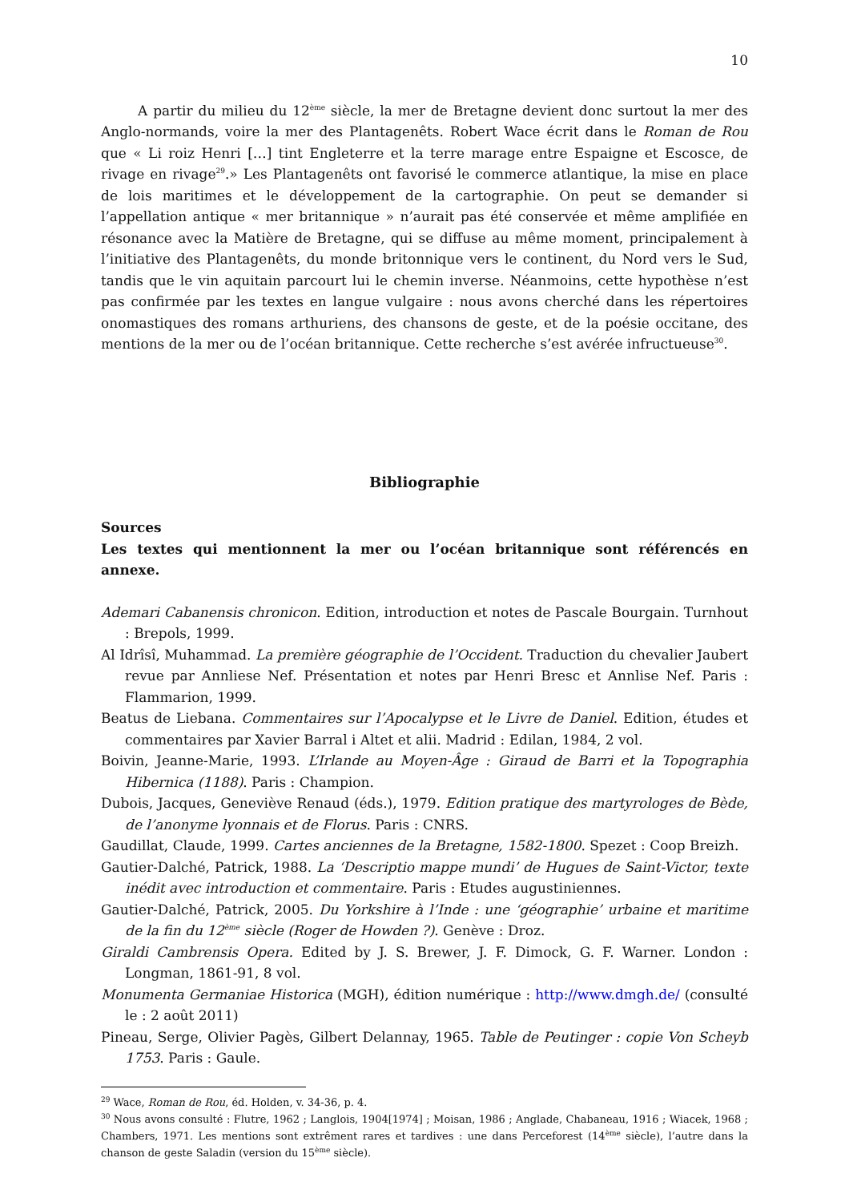10
A partir du milieu du 12<sup>ème</sup> siècle, la mer de Bretagne devient donc surtout la mer des Anglo-normands, voire la mer des Plantagenêts. Robert Wace écrit dans le Roman de Rou que « Li roiz Henri […] tint Engleterre et la terre marage entre Espaigne et Escosce, de rivage en rivage<sup>29</sup>.» Les Plantagenêts ont favorisé le commerce atlantique, la mise en place de lois maritimes et le développement de la cartographie. On peut se demander si l’appellation antique « mer britannique » n’aurait pas été conservée et même amplifiée en résonance avec la Matière de Bretagne, qui se diffuse au même moment, principalement à l’initiative des Plantagenêts, du monde britonnique vers le continent, du Nord vers le Sud, tandis que le vin aquitain parcourt lui le chemin inverse. Néanmoins, cette hypothèse n’est pas confirmée par les textes en langue vulgaire : nous avons cherché dans les répertoires onomastiques des romans arthuriens, des chansons de geste, et de la poésie occitane, des mentions de la mer ou de l’océan britannique. Cette recherche s’est avérée infructueuse<sup>30</sup>.
Bibliographie
Sources
Les textes qui mentionnent la mer ou l’océan britannique sont référencés en annexe.
Ademari Cabanensis chronicon. Edition, introduction et notes de Pascale Bourgain. Turnhout : Brepols, 1999.
Al Idrîsî, Muhammad. La première géographie de l’Occident. Traduction du chevalier Jaubert revue par Annliese Nef. Présentation et notes par Henri Bresc et Annlise Nef. Paris : Flammarion, 1999.
Beatus de Liebana. Commentaires sur l’Apocalypse et le Livre de Daniel. Edition, études et commentaires par Xavier Barral i Altet et alii. Madrid : Edilan, 1984, 2 vol.
Boivin, Jeanne-Marie, 1993. L’Irlande au Moyen-Âge : Giraud de Barri et la Topographia Hibernica (1188). Paris : Champion.
Dubois, Jacques, Geneviève Renaud (éds.), 1979. Edition pratique des martyrologes de Bède, de l’anonyme lyonnais et de Florus. Paris : CNRS.
Gaudillat, Claude, 1999. Cartes anciennes de la Bretagne, 1582-1800. Spezet : Coop Breizh.
Gautier-Dalché, Patrick, 1988. La ‘Descriptio mappe mundi’ de Hugues de Saint-Victor, texte inédit avec introduction et commentaire. Paris : Etudes augustiniennes.
Gautier-Dalché, Patrick, 2005. Du Yorkshire à l’Inde : une ‘géographie’ urbaine et maritime de la fin du 12<sup>ème</sup> siècle (Roger de Howden ?). Genève : Droz.
Giraldi Cambrensis Opera. Edited by J. S. Brewer, J. F. Dimock, G. F. Warner. London : Longman, 1861-91, 8 vol.
Monumenta Germaniae Historica (MGH), édition numérique : http://www.dmgh.de/ (consulté le : 2 août 2011)
Pineau, Serge, Olivier Pagès, Gilbert Delannay, 1965. Table de Peutinger : copie Von Scheyb 1753. Paris : Gaule.
<sup>29</sup> Wace, Roman de Rou, éd. Holden, v. 34-36, p. 4.
<sup>30</sup> Nous avons consulté : Flutre, 1962 ; Langlois, 1904[1974] ; Moisan, 1986 ; Anglade, Chabaneau, 1916 ; Wiacek, 1968 ; Chambers, 1971. Les mentions sont extrêment rares et tardives : une dans Perceforest (14<sup>ème</sup> siècle), l’autre dans la chanson de geste Saladin (version du 15<sup>ème</sup> siècle).